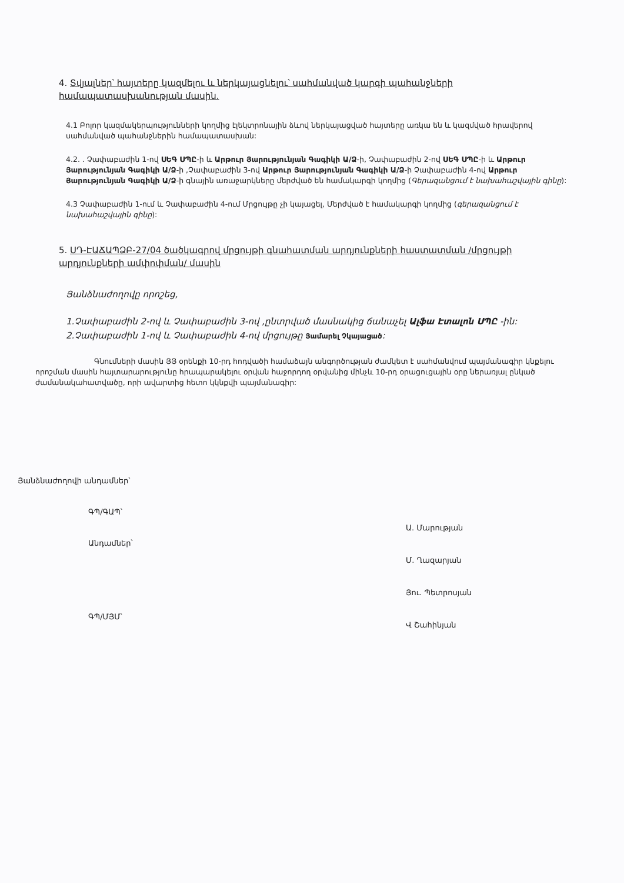4. Տվյալներ՝ հայտերը կազմելու և ներկայացնելու՝ սահմանված կարգի պահանջների համապատասխանության մասին.
4.1 Բոլոր կազմակերպությունների կողմից էլեկտրոնային ձևով ներկայացված հայտերը առկա են և կազմված հրավերով սահմանված պահանջներին համապատասխան:
4.2. . Չափաբաժին 1-ով ՍԵԳ ՍՊԸ-ի և Արթուր Յարությունյան Գագիկի Ա/Ձ-ի, Չափաբաժին 2-ով ՍԵԳ ՍՊԸ-ի և Արթուր Յարությունյան Գագիկի Ա/Ձ-ի ,Չափաբաժին 3-ով Արթուր Յարությունյան Գագիկի Ա/Ձ-ի Չափաբաժին 4-ով Արթուր Յարությունյան Գագիկի Ա/Ձ-ի գնային առաջարկները մերժված են համակարգի կողմից (Գերազանցում է նախահաշվային գինը):
4.3 Չափաբաժին 1-ում և Չափաբաժին 4-ում Մրցույթը չի կայացել, Մերժված է համակարգի կողմից (գերազանցում է նախահաշվային գինը):
5. ՍԴ-ԷԱՃԱՊՁԲ-27/04 ծածկագրով մրցույթի գնահատման արդյունքների հաստատման /մրցույթի արդյունքների ամփոփման/ մասին
Յանձնաժողովը որոշեց,
1.Չափաբաժին 2-ով և Չափաբաժին 3-ով ,ընտրված մասնակից ճանաչել Ալֆա Էտալոն ՍՊԸ -ին:
2.Չափաբաժին 1-ով և Չափաբաժին 4-ով մրցույթը Յամարել Չկայացած:
Գնումների մասին ՅՅ օրենքի 10-րդ հոդվածի համաձայն անգործության ժամկետ է սահմանվում պայմանագիր կնքելու որոշման մասին հայտարարությունը հրապարակելու օրվան հաջորդող օրվանից մինչև 10-րդ օրացուցային օրը ներառյալ ընկած ժամանակահատվածը, որի ավարտից հետո կկնքվի պայմանագիր:
Յանձնաժողովի անդամներ՝
ԳՊ/ԳԱՊ՝
Անդամներ՝
ԳՊ/ՄՅՄ՝
Ա. Մարության
Մ. Ղազարյան
Յու. Պետրոսյան
Վ Շահինյան